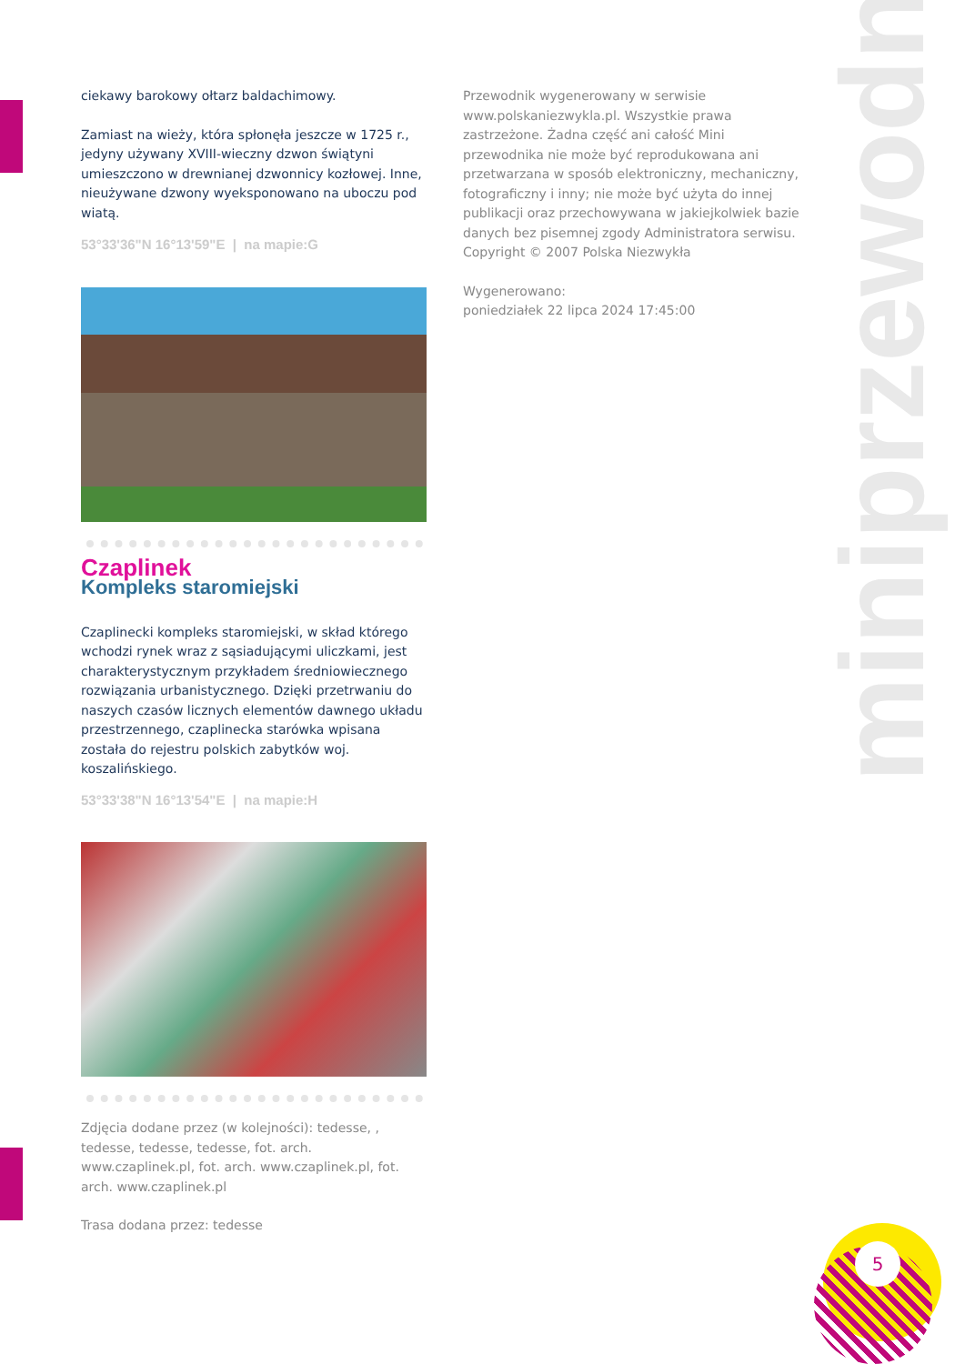miniprzewodnik
5
ciekawy barokowy ołtarz baldachimowy.
Zamiast na wieży, która spłonęła jeszcze w 1725 r., jedyny używany XVIII-wieczny dzwon świątyni umieszczono w drewnianej dzwonnicy kozłowej. Inne, nieużywane dzwony wyeksponowano na uboczu pod wiatą.
53°33'36"N 16°13'59"E | na mapie:G
Czaplinek
Kompleks staromiejski
Czaplinecki kompleks staromiejski, w skład którego wchodzi rynek wraz z sąsiadującymi uliczkami, jest charakterystycznym przykładem średniowiecznego rozwiązania urbanistycznego. Dzięki przetrwaniu do naszych czasów licznych elementów dawnego układu przestrzennego, czaplinecka starówka wpisana została do rejestru polskich zabytków woj. koszalińskiego.
53°33'38"N 16°13'54"E | na mapie:H
Zdjęcia dodane przez (w kolejności): tedesse, , tedesse, tedesse, tedesse, fot. arch. www.czaplinek.pl, fot. arch. www.czaplinek.pl, fot. arch. www.czaplinek.pl
Trasa dodana przez: tedesse
Przewodnik wygenerowany w serwisie www.polskaniezwykla.pl. Wszystkie prawa zastrzeżone. Żadna część ani całość Mini przewodnika nie może być reprodukowana ani przetwarzana w sposób elektroniczny, mechaniczny, fotograficzny i inny; nie może być użyta do innej publikacji oraz przechowywana w jakiejkolwiek bazie danych bez pisemnej zgody Administratora serwisu. Copyright © 2007 Polska Niezwykła
Wygenerowano:
poniedziałek 22 lipca 2024 17:45:00